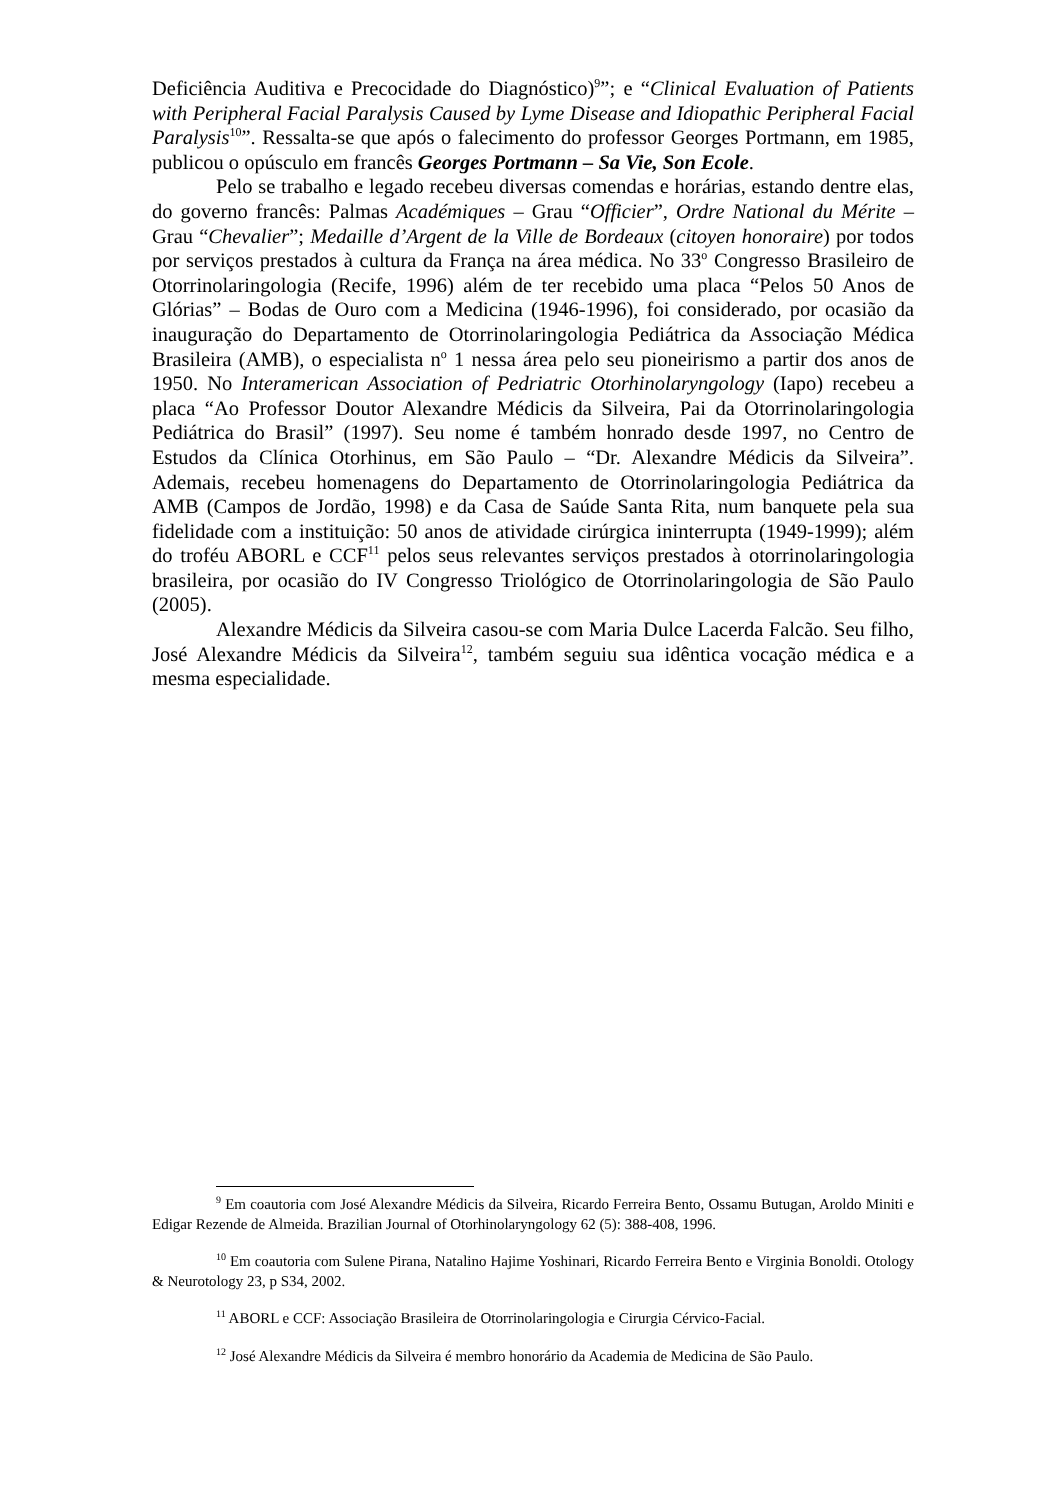Deficiência Auditiva e Precocidade do Diagnóstico)<sup>9</sup>”; e “Clinical Evaluation of Patients with Peripheral Facial Paralysis Caused by Lyme Disease and Idiopathic Peripheral Facial Paralysis<sup>10</sup>”. Ressalta-se que após o falecimento do professor Georges Portmann, em 1985, publicou o opúsculo em francês Georges Portmann – Sa Vie, Son Ecole.
Pelo se trabalho e legado recebeu diversas comendas e horárias, estando dentre elas, do governo francês: Palmas Académiques – Grau “Officier”, Ordre National du Mérite – Grau “Chevalier”; Medaille d’Argent de la Ville de Bordeaux (citoyen honoraire) por todos por serviços prestados à cultura da França na área médica. No 33<sup>o</sup> Congresso Brasileiro de Otorrinolaringologia (Recife, 1996) além de ter recebido uma placa “Pelos 50 Anos de Glórias” – Bodas de Ouro com a Medicina (1946-1996), foi considerado, por ocasião da inauguração do Departamento de Otorrinolaringologia Pediátrica da Associação Médica Brasileira (AMB), o especialista n<sup>o</sup> 1 nessa área pelo seu pioneirismo a partir dos anos de 1950. No Interamerican Association of Pedriatric Otorhinolaryngology (Iapo) recebeu a placa “Ao Professor Doutor Alexandre Médicis da Silveira, Pai da Otorrinolaringologia Pediátrica do Brasil” (1997). Seu nome é também honrado desde 1997, no Centro de Estudos da Clínica Otorhinus, em São Paulo – “Dr. Alexandre Médicis da Silveira”. Ademais, recebeu homenagens do Departamento de Otorrinolaringologia Pediátrica da AMB (Campos de Jordão, 1998) e da Casa de Saúde Santa Rita, num banquete pela sua fidelidade com a instituição: 50 anos de atividade cirúrgica ininterrupta (1949-1999); além do troféu ABORL e CCF<sup>11</sup> pelos seus relevantes serviços prestados à otorrinolaringologia brasileira, por ocasião do IV Congresso Triológico de Otorrinolaringologia de São Paulo (2005).
Alexandre Médicis da Silveira casou-se com Maria Dulce Lacerda Falcão. Seu filho, José Alexandre Médicis da Silveira<sup>12</sup>, também seguiu sua idêntica vocação médica e a mesma especialidade.
<sup>9</sup> Em coautoria com José Alexandre Médicis da Silveira, Ricardo Ferreira Bento, Ossamu Butugan, Aroldo Miniti e Edigar Rezende de Almeida. Brazilian Journal of Otorhinolaryngology 62 (5): 388-408, 1996.
<sup>10</sup> Em coautoria com Sulene Pirana, Natalino Hajime Yoshinari, Ricardo Ferreira Bento e Virginia Bonoldi. Otology & Neurotology 23, p S34, 2002.
<sup>11</sup> ABORL e CCF: Associação Brasileira de Otorrinolaringologia e Cirurgia Cérvico-Facial.
<sup>12</sup> José Alexandre Médicis da Silveira é membro honorário da Academia de Medicina de São Paulo.